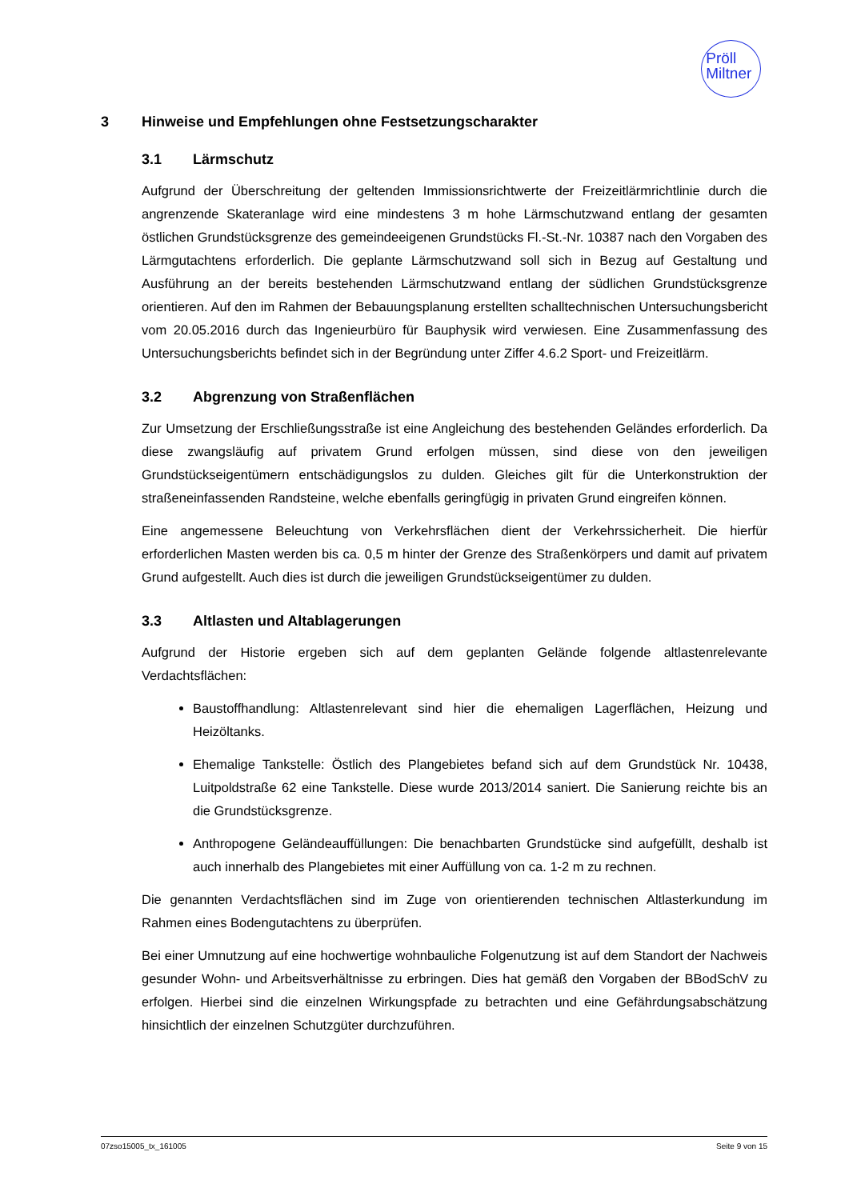Pröll
Miltner
3 Hinweise und Empfehlungen ohne Festsetzungscharakter
3.1 Lärmschutz
Aufgrund der Überschreitung der geltenden Immissionsrichtwerte der Freizeitlärmrichtlinie durch die angrenzende Skateranlage wird eine mindestens 3 m hohe Lärmschutzwand entlang der gesamten östlichen Grundstücksgrenze des gemeindeeigenen Grundstücks Fl.-St.-Nr. 10387 nach den Vorgaben des Lärmgutachtens erforderlich. Die geplante Lärmschutzwand soll sich in Bezug auf Gestaltung und Ausführung an der bereits bestehenden Lärmschutzwand entlang der südlichen Grundstücksgrenze orientieren. Auf den im Rahmen der Bebauungsplanung erstellten schalltechnischen Untersuchungsbericht vom 20.05.2016 durch das Ingenieurbüro für Bauphysik wird verwiesen. Eine Zusammenfassung des Untersuchungsberichts befindet sich in der Begründung unter Ziffer 4.6.2 Sport- und Freizeitlärm.
3.2 Abgrenzung von Straßenflächen
Zur Umsetzung der Erschließungsstraße ist eine Angleichung des bestehenden Geländes erforderlich. Da diese zwangsläufig auf privatem Grund erfolgen müssen, sind diese von den jeweiligen Grundstückseigentümern entschädigungslos zu dulden. Gleiches gilt für die Unterkonstruktion der straßeneinfassenden Randsteine, welche ebenfalls geringfügig in privaten Grund eingreifen können.
Eine angemessene Beleuchtung von Verkehrsflächen dient der Verkehrssicherheit. Die hierfür erforderlichen Masten werden bis ca. 0,5 m hinter der Grenze des Straßenkörpers und damit auf privatem Grund aufgestellt. Auch dies ist durch die jeweiligen Grundstückseigentümer zu dulden.
3.3 Altlasten und Altablagerungen
Aufgrund der Historie ergeben sich auf dem geplanten Gelände folgende altlastenrelevante Verdachtsflächen:
Baustoffhandlung: Altlastenrelevant sind hier die ehemaligen Lagerflächen, Heizung und Heizöltanks.
Ehemalige Tankstelle: Östlich des Plangebietes befand sich auf dem Grundstück Nr. 10438, Luitpoldstraße 62 eine Tankstelle. Diese wurde 2013/2014 saniert. Die Sanierung reichte bis an die Grundstücksgrenze.
Anthropogene Geländeauffüllungen: Die benachbarten Grundstücke sind aufgefüllt, deshalb ist auch innerhalb des Plangebietes mit einer Auffüllung von ca. 1-2 m zu rechnen.
Die genannten Verdachtsflächen sind im Zuge von orientierenden technischen Altlasterkundung im Rahmen eines Bodengutachtens zu überprüfen.
Bei einer Umnutzung auf eine hochwertige wohnbauliche Folgenutzung ist auf dem Standort der Nachweis gesunder Wohn- und Arbeitsverhältnisse zu erbringen. Dies hat gemäß den Vorgaben der BBodSchV zu erfolgen. Hierbei sind die einzelnen Wirkungspfade zu betrachten und eine Gefährdungsabschätzung hinsichtlich der einzelnen Schutzgüter durchzuführen.
07zso15005_tx_161005 Seite 9 von 15